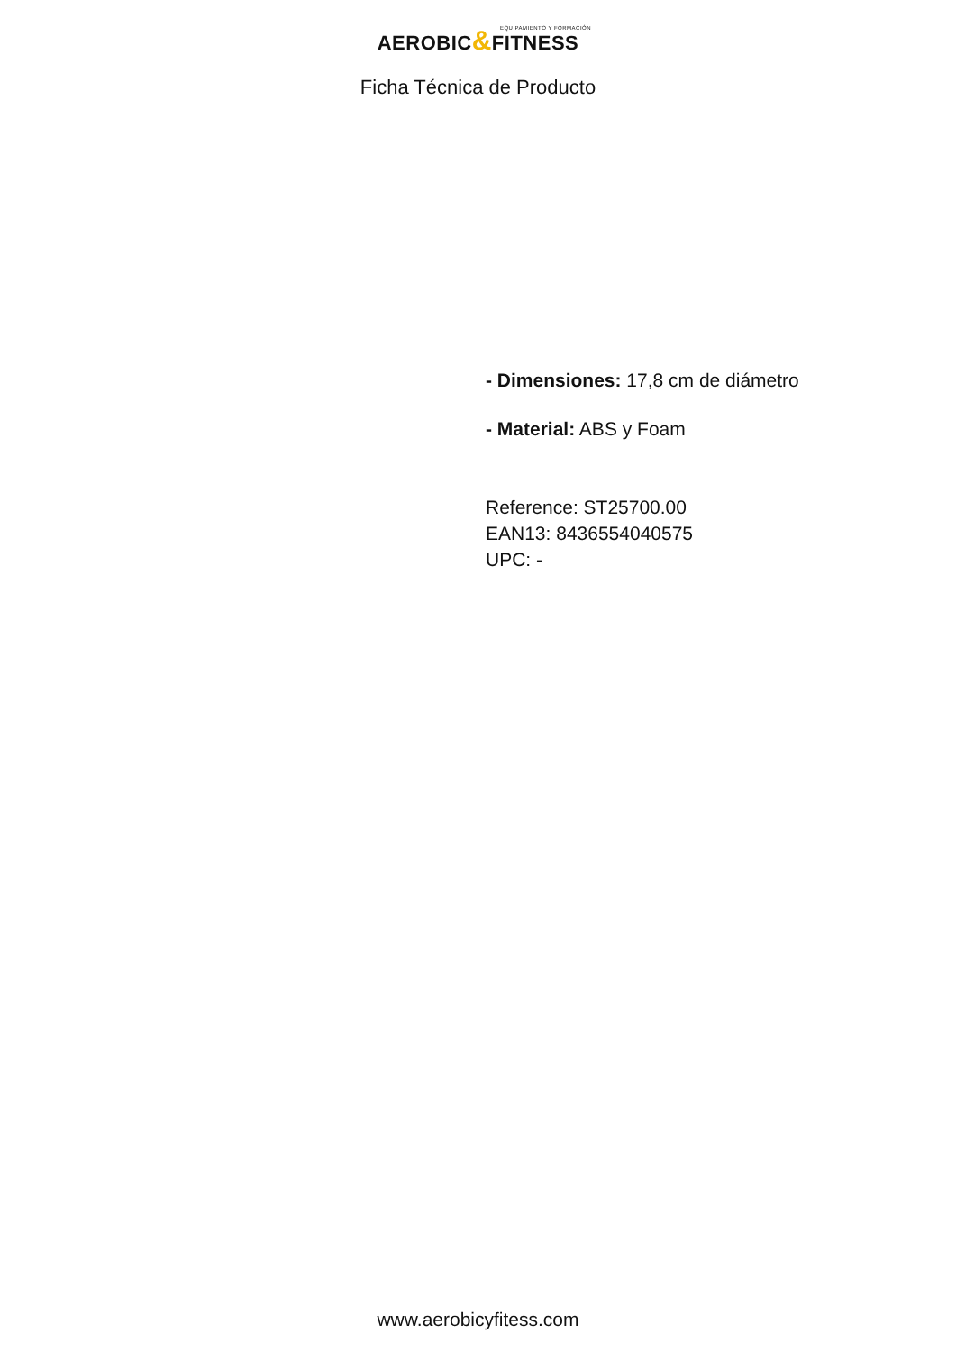EQUIPAMIENTO Y FORMACIÓN
AEROBIC&FITNESS
Ficha Técnica de Producto
- Dimensiones: 17,8 cm de diámetro
- Material: ABS y Foam
Reference: ST25700.00
EAN13: 8436554040575
UPC: -
www.aerobicyfitess.com